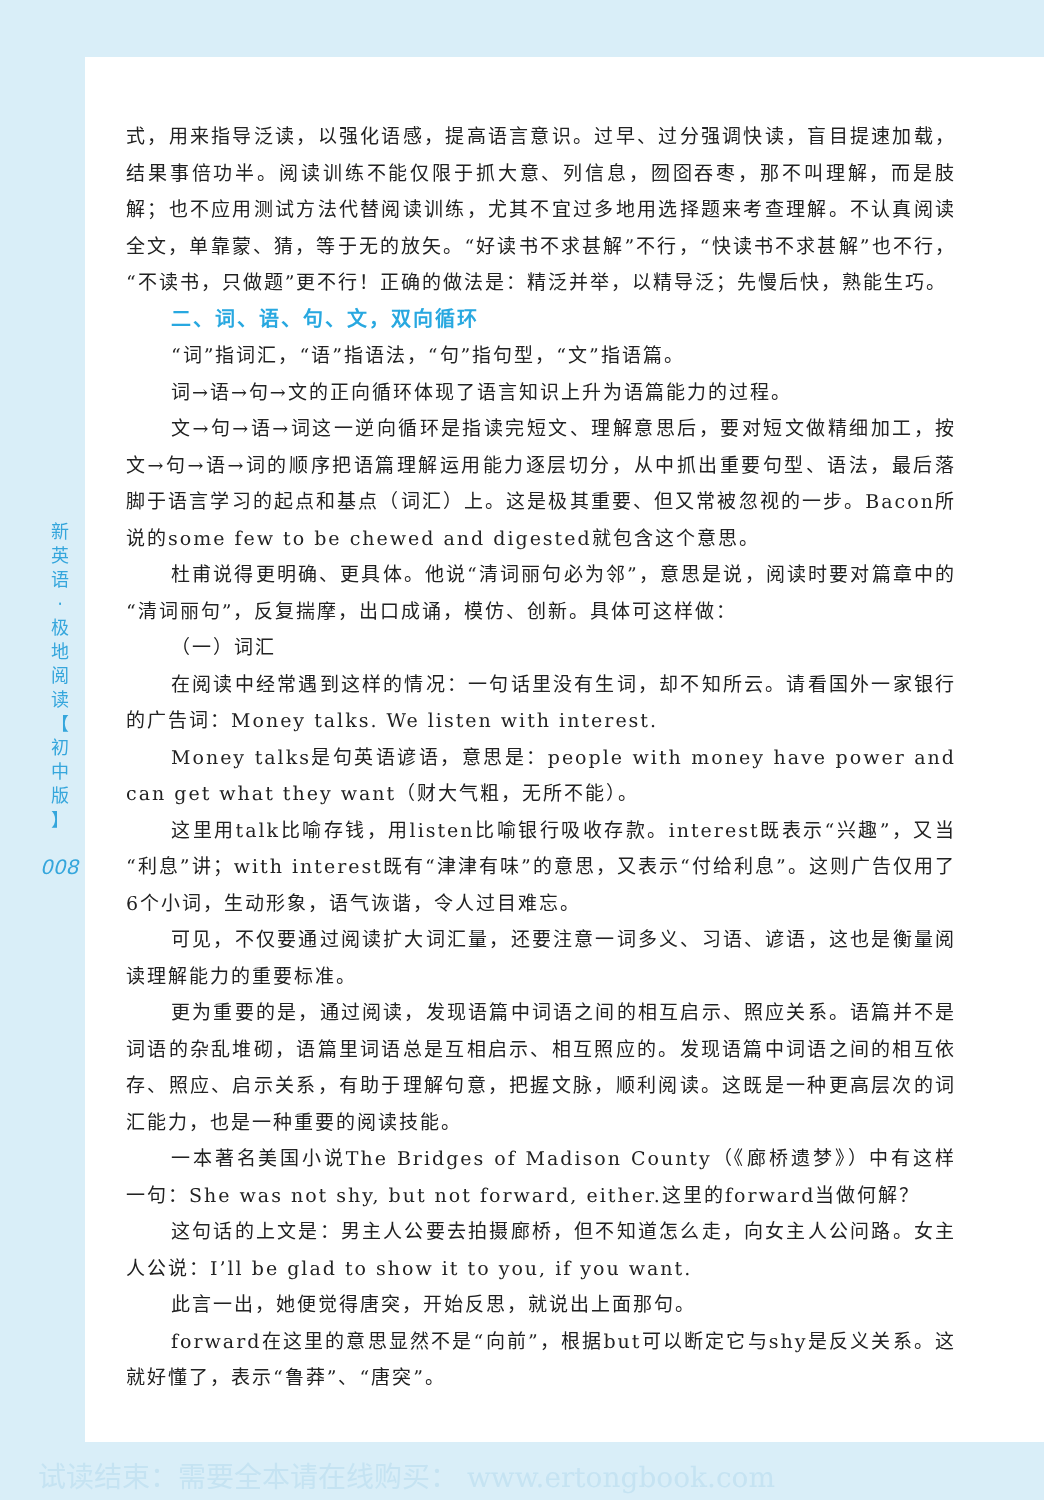新
英
语
·
极
地
阅
读
【
初
中
版
】
008
式，用来指导泛读，以强化语感，提高语言意识。过早、过分强调快读，盲目提速加载，结果事倍功半。阅读训练不能仅限于抓大意、列信息，囫囵吞枣，那不叫理解，而是肢解；也不应用测试方法代替阅读训练，尤其不宜过多地用选择题来考查理解。不认真阅读全文，单靠蒙、猜，等于无的放矢。“好读书不求甚解”不行，“快读书不求甚解”也不行，“不读书，只做题”更不行！正确的做法是：精泛并举，以精导泛；先慢后快，熟能生巧。
二、词、语、句、文，双向循环
“词”指词汇，“语”指语法，“句”指句型，“文”指语篇。
词→语→句→文的正向循环体现了语言知识上升为语篇能力的过程。
文→句→语→词这一逆向循环是指读完短文、理解意思后，要对短文做精细加工，按文→句→语→词的顺序把语篇理解运用能力逐层切分，从中抓出重要句型、语法，最后落脚于语言学习的起点和基点（词汇）上。这是极其重要、但又常被忽视的一步。Bacon所说的some few to be chewed and digested就包含这个意思。
杜甫说得更明确、更具体。他说“清词丽句必为邻”，意思是说，阅读时要对篇章中的“清词丽句”，反复揣摩，出口成诵，模仿、创新。具体可这样做：
（一）词汇
在阅读中经常遇到这样的情况：一句话里没有生词，却不知所云。请看国外一家银行的广告词：Money talks. We listen with interest.
Money talks是句英语谚语，意思是：people with money have power and can get what they want（财大气粗，无所不能）。
这里用talk比喻存钱，用listen比喻银行吸收存款。interest既表示“兴趣”，又当“利息”讲；with interest既有“津津有味”的意思，又表示“付给利息”。这则广告仅用了6个小词，生动形象，语气诙谐，令人过目难忘。
可见，不仅要通过阅读扩大词汇量，还要注意一词多义、习语、谚语，这也是衡量阅读理解能力的重要标准。
更为重要的是，通过阅读，发现语篇中词语之间的相互启示、照应关系。语篇并不是词语的杂乱堆砌，语篇里词语总是互相启示、相互照应的。发现语篇中词语之间的相互依存、照应、启示关系，有助于理解句意，把握文脉，顺利阅读。这既是一种更高层次的词汇能力，也是一种重要的阅读技能。
一本著名美国小说The Bridges of Madison County（《廊桥遗梦》）中有这样一句：She was not shy, but not forward, either.这里的forward当做何解？
这句话的上文是：男主人公要去拍摄廊桥，但不知道怎么走，向女主人公问路。女主人公说：I’ll be glad to show it to you, if you want.
此言一出，她便觉得唐突，开始反思，就说出上面那句。
forward在这里的意思显然不是“向前”，根据but可以断定它与shy是反义关系。这就好懂了，表示“鲁莽”、“唐突”。
试读结束：需要全本请在线购买： www.ertongbook.com